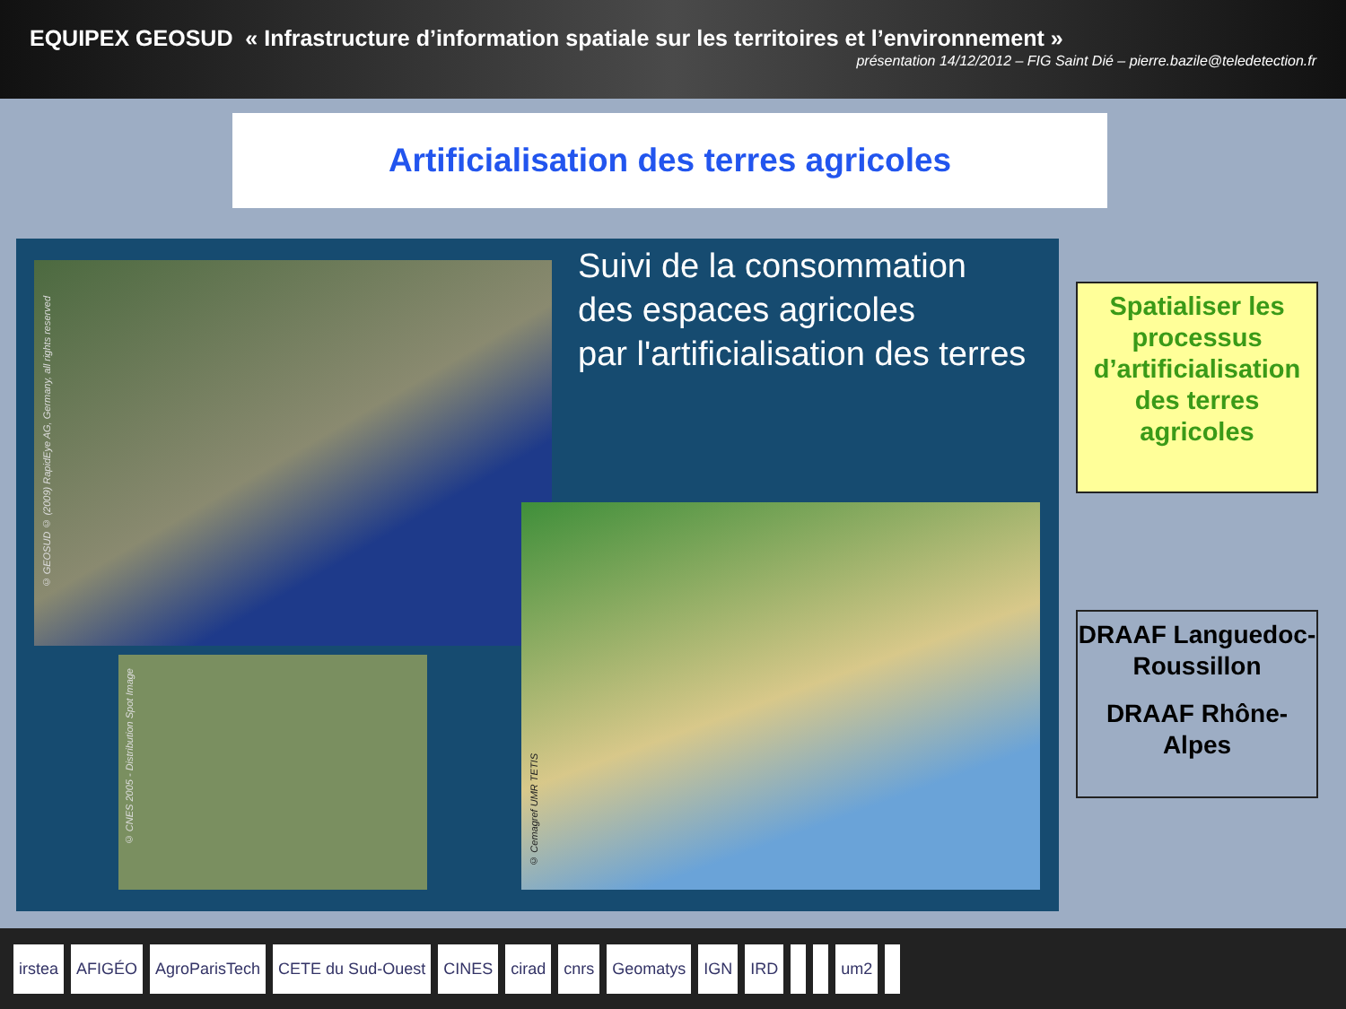EQUIPEX GEOSUD « Infrastructure d’information spatiale sur les territoires et l’environnement »
présentation 14/12/2012 – FIG Saint Dié – pierre.bazile@teledetection.fr
Artificialisation des terres agricoles
© GEOSUD © (2009) RapidEye AG, Germany, all rights reserved
© CNES 2005 - Distribution Spot Image
© Cemagref UMR TETIS
Suivi de la consommation
des espaces agricoles
par l'artificialisation des terres
Spatialiser les processus d’artificialisation des terres agricoles
DRAAF Languedoc-Roussillon
DRAAF Rhône-Alpes
irstea AFIGÉO AgroParisTech CETE du Sud-Ouest CINES cirad cnrs Geomatys IGN IRD um2